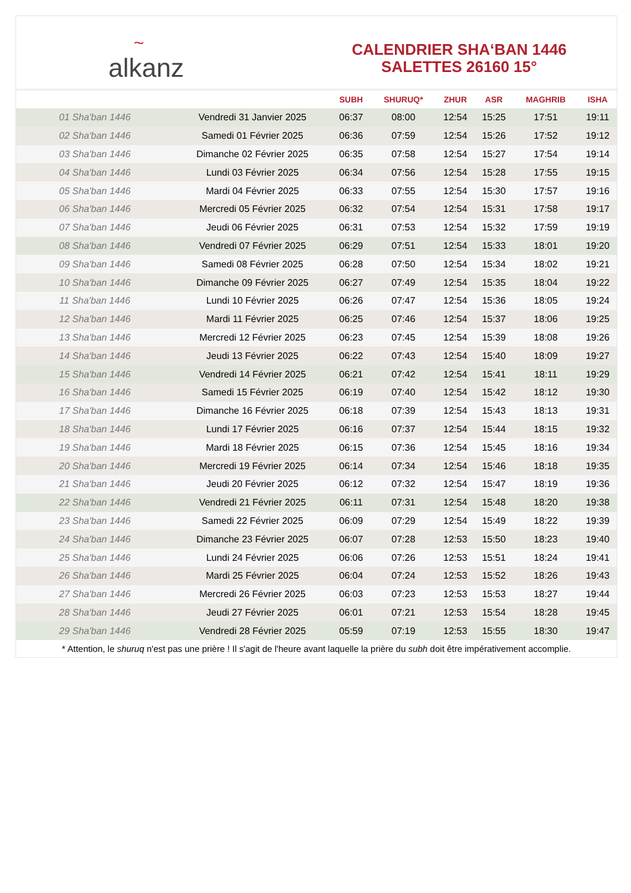~ alkanz
CALENDRIER SHA‘BAN 1446
SALETTES 26160 15°
| | | SUBH | SHURUQ* | ZHUR | ASR | MAGHRIB | ISHA |
| --- | --- | --- | --- | --- | --- | --- | --- |
| 01 Sha'ban 1446 | Vendredi 31 Janvier 2025 | 06:37 | 08:00 | 12:54 | 15:25 | 17:51 | 19:11 |
| 02 Sha'ban 1446 | Samedi 01 Février 2025 | 06:36 | 07:59 | 12:54 | 15:26 | 17:52 | 19:12 |
| 03 Sha'ban 1446 | Dimanche 02 Février 2025 | 06:35 | 07:58 | 12:54 | 15:27 | 17:54 | 19:14 |
| 04 Sha'ban 1446 | Lundi 03 Février 2025 | 06:34 | 07:56 | 12:54 | 15:28 | 17:55 | 19:15 |
| 05 Sha'ban 1446 | Mardi 04 Février 2025 | 06:33 | 07:55 | 12:54 | 15:30 | 17:57 | 19:16 |
| 06 Sha'ban 1446 | Mercredi 05 Février 2025 | 06:32 | 07:54 | 12:54 | 15:31 | 17:58 | 19:17 |
| 07 Sha'ban 1446 | Jeudi 06 Février 2025 | 06:31 | 07:53 | 12:54 | 15:32 | 17:59 | 19:19 |
| 08 Sha'ban 1446 | Vendredi 07 Février 2025 | 06:29 | 07:51 | 12:54 | 15:33 | 18:01 | 19:20 |
| 09 Sha'ban 1446 | Samedi 08 Février 2025 | 06:28 | 07:50 | 12:54 | 15:34 | 18:02 | 19:21 |
| 10 Sha'ban 1446 | Dimanche 09 Février 2025 | 06:27 | 07:49 | 12:54 | 15:35 | 18:04 | 19:22 |
| 11 Sha'ban 1446 | Lundi 10 Février 2025 | 06:26 | 07:47 | 12:54 | 15:36 | 18:05 | 19:24 |
| 12 Sha'ban 1446 | Mardi 11 Février 2025 | 06:25 | 07:46 | 12:54 | 15:37 | 18:06 | 19:25 |
| 13 Sha'ban 1446 | Mercredi 12 Février 2025 | 06:23 | 07:45 | 12:54 | 15:39 | 18:08 | 19:26 |
| 14 Sha'ban 1446 | Jeudi 13 Février 2025 | 06:22 | 07:43 | 12:54 | 15:40 | 18:09 | 19:27 |
| 15 Sha'ban 1446 | Vendredi 14 Février 2025 | 06:21 | 07:42 | 12:54 | 15:41 | 18:11 | 19:29 |
| 16 Sha'ban 1446 | Samedi 15 Février 2025 | 06:19 | 07:40 | 12:54 | 15:42 | 18:12 | 19:30 |
| 17 Sha'ban 1446 | Dimanche 16 Février 2025 | 06:18 | 07:39 | 12:54 | 15:43 | 18:13 | 19:31 |
| 18 Sha'ban 1446 | Lundi 17 Février 2025 | 06:16 | 07:37 | 12:54 | 15:44 | 18:15 | 19:32 |
| 19 Sha'ban 1446 | Mardi 18 Février 2025 | 06:15 | 07:36 | 12:54 | 15:45 | 18:16 | 19:34 |
| 20 Sha'ban 1446 | Mercredi 19 Février 2025 | 06:14 | 07:34 | 12:54 | 15:46 | 18:18 | 19:35 |
| 21 Sha'ban 1446 | Jeudi 20 Février 2025 | 06:12 | 07:32 | 12:54 | 15:47 | 18:19 | 19:36 |
| 22 Sha'ban 1446 | Vendredi 21 Février 2025 | 06:11 | 07:31 | 12:54 | 15:48 | 18:20 | 19:38 |
| 23 Sha'ban 1446 | Samedi 22 Février 2025 | 06:09 | 07:29 | 12:54 | 15:49 | 18:22 | 19:39 |
| 24 Sha'ban 1446 | Dimanche 23 Février 2025 | 06:07 | 07:28 | 12:53 | 15:50 | 18:23 | 19:40 |
| 25 Sha'ban 1446 | Lundi 24 Février 2025 | 06:06 | 07:26 | 12:53 | 15:51 | 18:24 | 19:41 |
| 26 Sha'ban 1446 | Mardi 25 Février 2025 | 06:04 | 07:24 | 12:53 | 15:52 | 18:26 | 19:43 |
| 27 Sha'ban 1446 | Mercredi 26 Février 2025 | 06:03 | 07:23 | 12:53 | 15:53 | 18:27 | 19:44 |
| 28 Sha'ban 1446 | Jeudi 27 Février 2025 | 06:01 | 07:21 | 12:53 | 15:54 | 18:28 | 19:45 |
| 29 Sha'ban 1446 | Vendredi 28 Février 2025 | 05:59 | 07:19 | 12:53 | 15:55 | 18:30 | 19:47 |
* Attention, le shuruq n'est pas une prière ! Il s'agit de l'heure avant laquelle la prière du subh doit être impérativement accomplie.